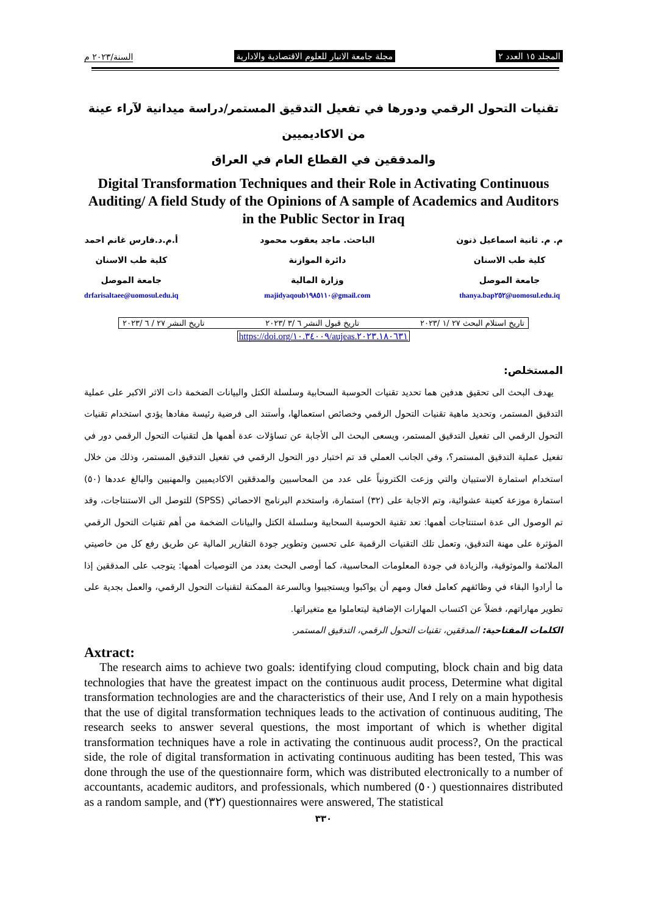المجلد ١٥ العدد ٢ مجلة جامعة الانبار للعلوم الاقتصادية والادارية السنة/٢٠٢٣ م
تقنيات التحول الرقمي ودورها في تفعيل التدقيق المستمر/دراسة ميدانية لآراء عينة من الاكاديميين
والمدققين في القطاع العام في العراق
Digital Transformation Techniques and their Role in Activating Continuous Auditing/ A field Study of the Opinions of A sample of Academics and Auditors in the Public Sector in Iraq
م. م. ثانية اسماعيل ذنون
كلية طب الاسنان
جامعة الموصل
thanya.bap٢٥٢@uomosul.edu.iq
الباحث. ماجد يعقوب محمود
دائرة الموازنة
وزارة المالية
majidyaqoub١٩٨٥١١٠@gmail.com
أ.م.د.فارس غانم احمد
كلية طب الاسنان
جامعة الموصل
drfarisaltaee@uomosul.edu.iq
تاريخ استلام البحث ٢٧ /١ /٢٠٢٣ تاريخ قبول النشر ٦ /٣ /٢٠٢٣ تاريخ النشر ٢٧ / ٦ /٢٠٢٣
https://doi.org/١٠.٣٤٠٠٩/aujeas.٢٠٢٣.١٨٠٦٣١
المستخلص:
يهدف البحث الى تحقيق هدفين هما تحديد تقنيات الحوسبة السحابية وسلسلة الكتل والبيانات الضخمة ذات الاثر الاكبر على عملية التدقيق المستمر، وتحديد ماهية تقنيات التحول الرقمي وخصائص استعمالها، وأستند الى فرضية رئيسة مفادها يؤدي استخدام تقنيات التحول الرقمي الى تفعيل التدقيق المستمر، ويسعى البحث الى الأجابة عن تساؤلات عدة أهمها هل لتقنيات التحول الرقمي دور في تفعيل عملية التدقيق المستمر؟، وفي الجانب العملي قد تم اختبار دور التحول الرقمي في تفعيل التدقيق المستمر، وذلك من خلال استخدام استمارة الاستبيان والتي وزعت الكترونياً على عدد من المحاسبين والمدققين الاكاديميين والمهنيين والبالغ عددها (٥٠) استمارة موزعة كعينة عشوائية، وتم الاجابة على (٣٢) استمارة، واستخدم البرنامج الاحصائي (SPSS) للتوصل الى الاستنتاجات، وقد تم الوصول الى عدة استنتاجات أهمها: تعد تقنية الحوسبة السحابية وسلسلة الكتل والبيانات الضخمة من أهم تقنيات التحول الرقمي المؤثرة على مهنة التدقيق، وتعمل تلك التقنيات الرقمية على تحسين وتطوير جودة التقارير المالية عن طريق رفع كل من خاصيتي الملائمة والموثوقية، والزيادة في جودة المعلومات المحاسبية، كما أوصى البحث بعدد من التوصيات أهمها: يتوجب على المدققين إذا ما أرادوا البقاء في وظائفهم كعامل فعال ومهم أن يواكبوا ويستجيبوا وبالسرعة الممكنة لتقنيات التحول الرقمي، والعمل بجدية على تطوير مهاراتهم، فضلاً عن اكتساب المهارات الإضافية ليتعاملوا مع متغيراتها.
الكلمات المفتاحية: المدققين، تقنيات التحول الرقمي، التدقيق المستمر.
Axtract:
The research aims to achieve two goals: identifying cloud computing, block chain and big data technologies that have the greatest impact on the continuous audit process, Determine what digital transformation technologies are and the characteristics of their use, And I rely on a main hypothesis that the use of digital transformation techniques leads to the activation of continuous auditing, The research seeks to answer several questions, the most important of which is whether digital transformation techniques have a role in activating the continuous audit process?, On the practical side, the role of digital transformation in activating continuous auditing has been tested, This was done through the use of the questionnaire form, which was distributed electronically to a number of accountants, academic auditors, and professionals, which numbered (٥٠) questionnaires distributed as a random sample, and (٣٢) questionnaires were answered, The statistical
٣٣٠